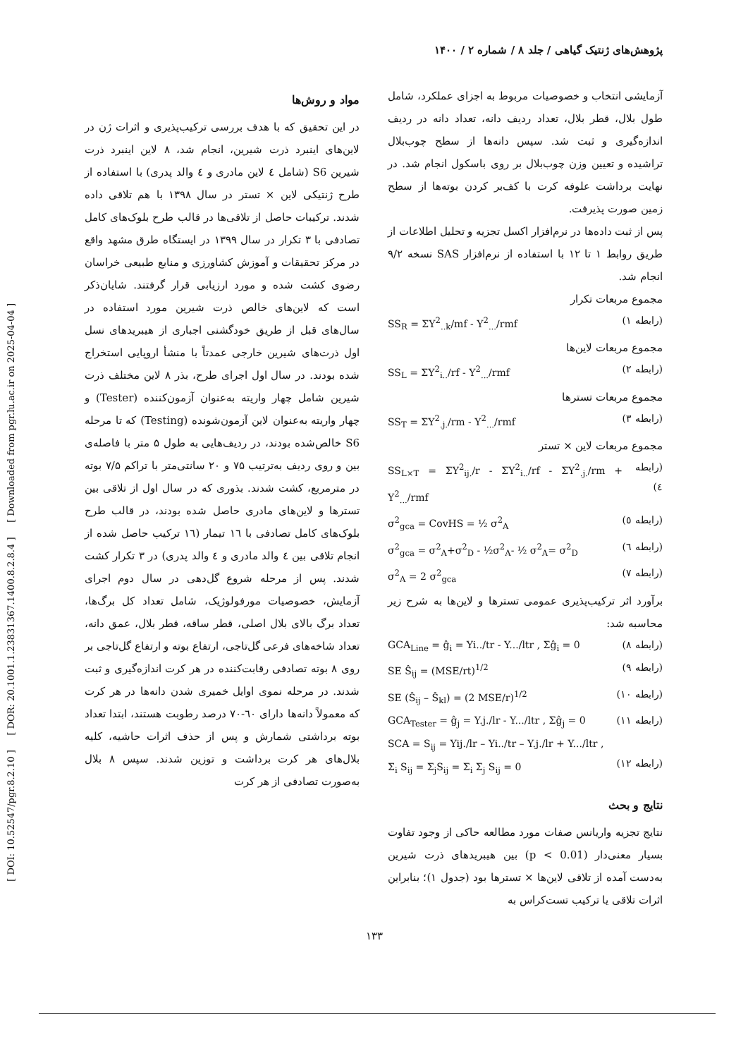[ DOI: 10.52547/pgr.8.2.10 ] [ DOR: 20.1001.1.23831367.1400.8.2.8.4 ] [ Downloaded from pgr.lu.ac.ir on 2025-04-04 ]
پژوهش‌های ژنتیک گیاهی / جلد ۸ / شماره ۲ / ۱۴۰۰
مواد و روش‌ها
در این تحقیق که با هدف بررسی ترکیب‌پذیری و اثرات ژن در لاین‌های اینبرد ذرت شیرین، انجام شد، ۸ لاین اینبرد ذرت شیرین S6 (شامل ٤ لاین مادری و ٤ والد پدری) با استفاده از طرح ژنتیکی لاین × تستر در سال ۱۳۹۸ با هم تلاقی داده شدند. ترکیبات حاصل از تلاقی‌ها در قالب طرح بلوک‌های کامل تصادفی با ۳ تکرار در سال ۱۳۹۹ در ایستگاه طرق مشهد واقع در مرکز تحقیقات و آموزش کشاورزی و منابع طبیعی خراسان رضوی کشت شده و مورد ارزیابی قرار گرفتند. شایان‌ذکر است که لاین‌های خالص ذرت شیرین مورد استفاده در سال‌های قبل از طریق خودگشنی اجباری از هیبریدهای نسل اول ذرت‌های شیرین خارجی عمدتاً با منشأ اروپایی استخراج شده بودند. در سال اول اجرای طرح، بذر ۸ لاین مختلف ذرت شیرین شامل چهار واریته به‌عنوان آزمون‌کننده (Tester) و چهار واریته به‌عنوان لاین آزمون‌شونده (Testing) که تا مرحله S6 خالص‌شده بودند، در ردیف‌هایی به طول ۵ متر با فاصله‌ی بین و روی ردیف به‌ترتیب ۷۵ و ۲۰ سانتی‌متر با تراکم ۷/۵ بوته در مترمربع، کشت شدند. بذوری که در سال اول از تلاقی بین تسترها و لاین‌های مادری حاصل شده بودند، در قالب طرح بلوک‌های کامل تصادفی با ١٦ تیمار (١٦ ترکیب حاصل شده از انجام تلاقی بین ٤ والد مادری و ٤ والد پدری) در ۳ تکرار کشت شدند. پس از مرحله شروع گل‌دهی در سال دوم اجرای آزمایش، خصوصیات مورفولوژیک، شامل تعداد کل برگ‌ها، تعداد برگ بالای بلال اصلی، قطر ساقه، قطر بلال، عمق دانه، تعداد شاخه‌های فرعی گل‌تاجی، ارتفاع بوته و ارتفاع گل‌تاجی بر روی ۸ بوته تصادفی رقابت‌کننده در هر کرت اندازه‌گیری و ثبت شدند. در مرحله نموی اوایل خمیری شدن دانه‌ها در هر کرت که معمولاً دانه‌ها دارای ٦٠-٧٠ درصد رطوبت هستند، ابتدا تعداد بوته برداشتی شمارش و پس از حذف اثرات حاشیه، کلیه بلال‌های هر کرت برداشت و توزین شدند. سپس ۸ بلال به‌صورت تصادفی از هر کرت
آزمایشی انتخاب و خصوصیات مربوط به اجزای عملکرد، شامل طول بلال، قطر بلال، تعداد ردیف دانه، تعداد دانه در ردیف اندازه‌گیری و ثبت شد. سپس دانه‌ها از سطح چوب‌بلال تراشیده و تعیین وزن چوب‌بلال بر روی باسکول انجام شد. در نهایت برداشت علوفه کرت با کف‌بر کردن بوته‌ها از سطح زمین صورت پذیرفت.
پس از ثبت داده‌ها در نرم‌افزار اکسل تجزیه و تحلیل اطلاعات از طریق روابط ۱ تا ۱۲ با استفاده از نرم‌افزار SAS نسخه ۹/۲ انجام شد.
مجموع مربعات تکرار
SS<sub>R</sub> = ΣY<sup>2</sup><sub>..k</sub>/mf - Y<sup>2</sup><sub>...</sub>/rmf (رابطه ۱)
مجموع مربعات لاین‌ها
SS<sub>L</sub> = ΣY<sup>2</sup><sub>i..</sub>/rf - Y<sup>2</sup><sub>...</sub>/rmf (رابطه ۲)
مجموع مربعات تسترها
SS<sub>T</sub> = ΣY<sup>2</sup><sub>.j.</sub>/rm - Y<sup>2</sup><sub>...</sub>/rmf (رابطه ۳)
مجموع مربعات لاین × تستر
SS<sub>L×T</sub> = ΣY<sup>2</sup><sub>ij.</sub>/r - ΣY<sup>2</sup><sub>i..</sub>/rf - ΣY<sup>2</sup><sub>.j.</sub>/rm + Y<sup>2</sup><sub>...</sub>/rmf (رابطه ٤)
σ<sup>2</sup><sub>gca</sub> = CovHS = ½ σ<sup>2</sup><sub>A</sub> (رابطه ٥)
σ<sup>2</sup><sub>gca</sub> = σ<sup>2</sup><sub>A</sub>+σ<sup>2</sup><sub>D</sub> - ½σ<sup>2</sup><sub>A</sub>- ½ σ<sup>2</sup><sub>A</sub>= σ<sup>2</sup><sub>D</sub> (رابطه ٦)
σ<sup>2</sup><sub>A</sub> = 2 σ<sup>2</sup><sub>gca</sub> (رابطه ٧)
برآورد اثر ترکیب‌پذیری عمومی تسترها و لاین‌ها به شرح زیر محاسبه شد:
GCA<sub>Line</sub> = ĝ<sub>i</sub> = Yi../tr - Y.../ltr , Σĝ<sub>i</sub> = 0 (رابطه ٨)
SE Ŝ<sub>ij</sub> = (MSE/rt)<sup>1/2</sup> (رابطه ٩)
SE (Ŝ<sub>ij</sub> – Ŝ<sub>kl</sub>) = (2 MSE/r)<sup>1/2</sup> (رابطه ١٠)
GCA<sub>Tester</sub> = ĝ<sub>j</sub> = Y.j./lr - Y.../ltr , Σĝ<sub>j</sub> = 0 (رابطه ١١)
SCA = S<sub>ij</sub> = Yij./lr – Yi../tr – Y.j./lr + Y.../ltr ,
Σ<sub>i</sub> S<sub>ij</sub> = Σ<sub>j</sub>S<sub>ij</sub> = Σ<sub>i</sub> Σ<sub>j</sub> S<sub>ij</sub> = 0
(رابطه ١٢)
نتایج و بحث
نتایج تجزیه واریانس صفات مورد مطالعه حاکی از وجود تفاوت بسیار معنی‌دار (p < 0.01) بین هیبریدهای ذرت شیرین به‌دست آمده از تلاقی لاین‌ها × تسترها بود (جدول ۱)؛ بنابراین اثرات تلاقی یا ترکیب تست‌کراس به
۱۳۳